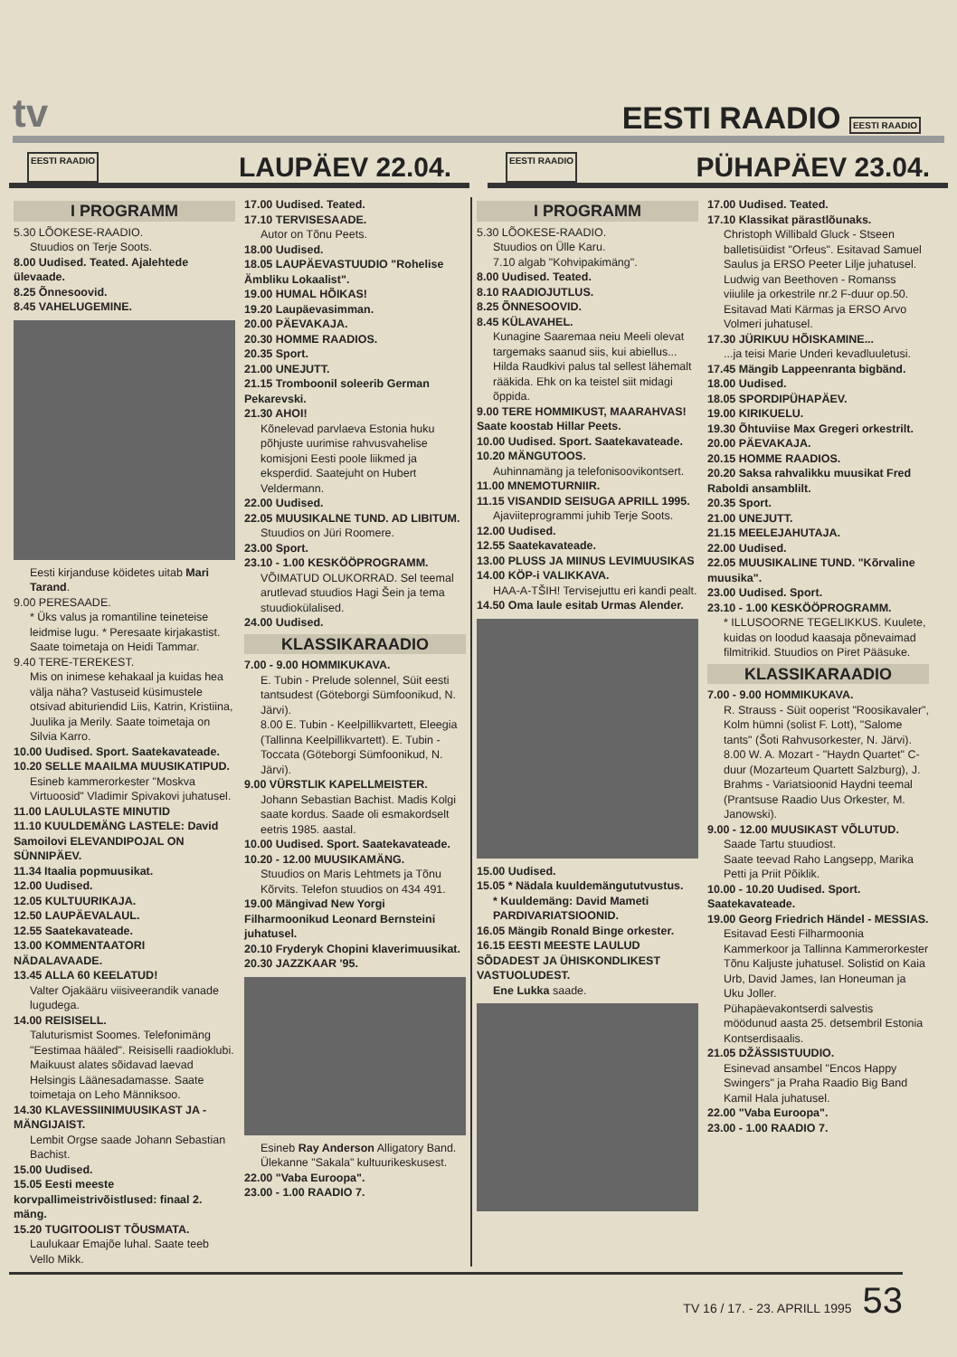tv EESTI RAADIO EESTI RAADIO
EESTI RAADIO LAUPÄEV 22.04.
EESTI RAADIO PÜHAPÄEV 23.04.
I PROGRAMM
5.30 LÕOKESE-RAADIO.
Stuudios on Terje Soots.
8.00 Uudised. Teated. Ajalehtede ülevaade.
8.25 Õnnesoovid.
8.45 VAHELUGEMINE.
Eesti kirjanduse köidetes uitab Mari Tarand.
9.00 PERESAADE.
* Üks valus ja romantiline teineteise leidmise lugu. * Peresaate kirjakastist.
Saate toimetaja on Heidi Tammar.
9.40 TERE-TEREKEST.
Mis on inimese kehakaal ja kuidas hea välja näha? Vastuseid küsimustele otsivad abituriendid Liis, Katrin, Kristiina, Juulika ja Merily. Saate toimetaja on Silvia Karro.
10.00 Uudised. Sport. Saatekavateade.
10.20 SELLE MAAILMA MUUSIKATIPUD.
Esineb kammerorkester "Moskva Virtuoosid" Vladimir Spivakovi juhatusel.
11.00 LAULULASTE MINUTID
11.10 KUULDEMÄNG LASTELE: David Samoilovi ELEVANDIPOJAL ON SÜNNIPÄEV.
11.34 Itaalia popmuusikat.
12.00 Uudised.
12.05 KULTUURIKAJA.
12.50 LAUPÄEVALAUL.
12.55 Saatekavateade.
13.00 KOMMENTAATORI NÄDALAVAADE.
13.45 ALLA 60 KEELATUD!
Valter Ojakääru viisiveerandik vanade lugudega.
14.00 REISISELL.
Taluturismist Soomes. Telefonimäng "Eestimaa hääled". Reisiselli raadioklubi. Maikuust alates sõidavad laevad Helsingis Läänesadamasse. Saate toimetaja on Leho Männiksoo.
14.30 KLAVESSIINIMUUSIKAST JA -MÄNGIJAIST.
Lembit Orgse saade Johann Sebastian Bachist.
15.00 Uudised.
15.05 Eesti meeste korvpallimeistrivõistlused: finaal 2. mäng.
15.20 TUGITOOLIST TÕUSMATA.
Laulukaar Emajõe luhal. Saate teeb Vello Mikk.
17.00 Uudised. Teated.
17.10 TERVISESAADE.
Autor on Tõnu Peets.
18.00 Uudised.
18.05 LAUPÄEVASTUUDIO "Rohelise Ämbliku Lokaalist".
19.00 HUMAL HÕIKAS!
19.20 Laupäevasimman.
20.00 PÄEVAKAJA.
20.30 HOMME RAADIOS.
20.35 Sport.
21.00 UNEJUTT.
21.15 Tromboonil soleerib German Pekarevski.
21.30 AHOI!
Kõnelevad parvlaeva Estonia huku põhjuste uurimise rahvusvahelise komisjoni Eesti poole liikmed ja eksperdid. Saatejuht on Hubert Veldermann.
22.00 Uudised.
22.05 MUUSIKALNE TUND. AD LIBITUM.
Stuudios on Jüri Roomere.
23.00 Sport.
23.10 - 1.00 KESKÖÖPROGRAMM.
VÕIMATUD OLUKORRAD. Sel teemal arutlevad stuudios Hagi Šein ja tema stuudiokülalised.
24.00 Uudised.
KLASSIKARAADIO
7.00 - 9.00 HOMMIKUKAVA.
E. Tubin - Prelude solennel, Süit eesti tantsudest (Göteborgi Sümfoonikud, N. Järvi).
8.00 E. Tubin - Keelpillikvartett, Eleegia (Tallinna Keelpillikvartett). E. Tubin - Toccata (Göteborgi Sümfoonikud, N. Järvi).
9.00 VÜRSTLIK KAPELLMEISTER.
Johann Sebastian Bachist. Madis Kolgi saate kordus. Saade oli esmakordselt eetris 1985. aastal.
10.00 Uudised. Sport. Saatekavateade.
10.20 - 12.00 MUUSIKAMÄNG.
Stuudios on Maris Lehtmets ja Tõnu Kõrvits. Telefon stuudios on 434 491.
19.00 Mängivad New Yorgi Filharmoonikud Leonard Bernsteini juhatusel.
20.10 Fryderyk Chopini klaverimuusikat.
20.30 JAZZKAAR '95.
Esineb Ray Anderson Alligatory Band. Ülekanne "Sakala" kultuurikeskusest.
22.00 "Vaba Euroopa".
23.00 - 1.00 RAADIO 7.
I PROGRAMM
5.30 LÕOKESE-RAADIO.
Stuudios on Ülle Karu.
7.10 algab "Kohvipakimäng".
8.00 Uudised. Teated.
8.10 RAADIOJUTLUS.
8.25 ÕNNESOOVID.
8.45 KÜLAVAHEL.
Kunagine Saaremaa neiu Meeli olevat targemaks saanud siis, kui abiellus... Hilda Raudkivi palus tal sellest lähemalt rääkida. Ehk on ka teistel siit midagi õppida.
9.00 TERE HOMMIKUST, MAARAHVAS! Saate koostab Hillar Peets.
10.00 Uudised. Sport. Saatekavateade.
10.20 MÄNGUTOOS.
Auhinnamäng ja telefonisoovikontsert.
11.00 MNEMOTURNIIR.
11.15 VISANDID SEISUGA APRILL 1995.
Ajaviiteprogrammi juhib Terje Soots.
12.00 Uudised.
12.55 Saatekavateade.
13.00 PLUSS JA MIINUS LEVIMUUSIKAS
14.00 KÖP-i VALIKKAVA.
HAA-A-TŠIH! Tervisejuttu eri kandi pealt.
14.50 Oma laule esitab Urmas Alender.
15.00 Uudised.
15.05 * Nädala kuuldemängututvustus.
* Kuuldemäng: David Mameti PARDIVARIATSIOONID.
16.05 Mängib Ronald Binge orkester.
16.15 EESTI MEESTE LAULUD SÕDADEST JA ÜHISKONDLIKEST VASTUOLUDEST.
Ene Lukka saade.
17.00 Uudised. Teated.
17.10 Klassikat pärastlõunaks.
Christoph Willibald Gluck - Stseen balletisüidist "Orfeus". Esitavad Samuel Saulus ja ERSO Peeter Lilje juhatusel.
Ludwig van Beethoven - Romanss viiulile ja orkestrile nr.2 F-duur op.50. Esitavad Mati Kärmas ja ERSO Arvo Volmeri juhatusel.
17.30 JÜRIKUU HÕISKAMINE...
...ja teisi Marie Underi kevadluuletusi.
17.45 Mängib Lappeenranta bigbänd.
18.00 Uudised.
18.05 SPORDIPÜHAPÄEV.
19.00 KIRIKUELU.
19.30 Õhtuviise Max Gregeri orkestrilt.
20.00 PÄEVAKAJA.
20.15 HOMME RAADIOS.
20.20 Saksa rahvalikku muusikat Fred Raboldi ansamblilt.
20.35 Sport.
21.00 UNEJUTT.
21.15 MEELEJAHUTAJA.
22.00 Uudised.
22.05 MUUSIKALINE TUND. "Kõrvaline muusika".
23.00 Uudised. Sport.
23.10 - 1.00 KESKÖÖPROGRAMM.
* ILLUSOORNE TEGELIKKUS. Kuulete, kuidas on loodud kaasaja põnevaimad filmitrikid. Stuudios on Piret Pääsuke.
KLASSIKARAADIO
7.00 - 9.00 HOMMIKUKAVA.
R. Strauss - Süit ooperist "Roosikavaler", Kolm hümni (solist F. Lott), "Salome tants" (Šoti Rahvusorkester, N. Järvi).
8.00 W. A. Mozart - "Haydn Quartet" C-duur (Mozarteum Quartett Salzburg), J. Brahms - Variatsioonid Haydni teemal (Prantsuse Raadio Uus Orkester, M. Janowski).
9.00 - 12.00 MUUSIKAST VÕLUTUD.
Saade Tartu stuudiost.
Saate teevad Raho Langsepp, Marika Petti ja Priit Põiklik.
10.00 - 10.20 Uudised. Sport. Saatekavateade.
19.00 Georg Friedrich Händel - MESSIAS.
Esitavad Eesti Filharmoonia Kammerkoor ja Tallinna Kammerorkester Tõnu Kaljuste juhatusel. Solistid on Kaia Urb, David James, Ian Honeuman ja Uku Joller.
Pühapäevakontserdi salvestis möödunud aasta 25. detsembril Estonia Kontserdisaalis.
21.05 DŽÄSSISTUUDIO.
Esinevad ansambel "Encos Happy Swingers" ja Praha Raadio Big Band Kamil Hala juhatusel.
22.00 "Vaba Euroopa".
23.00 - 1.00 RAADIO 7.
TV 16 / 17. - 23. APRILL 1995 53